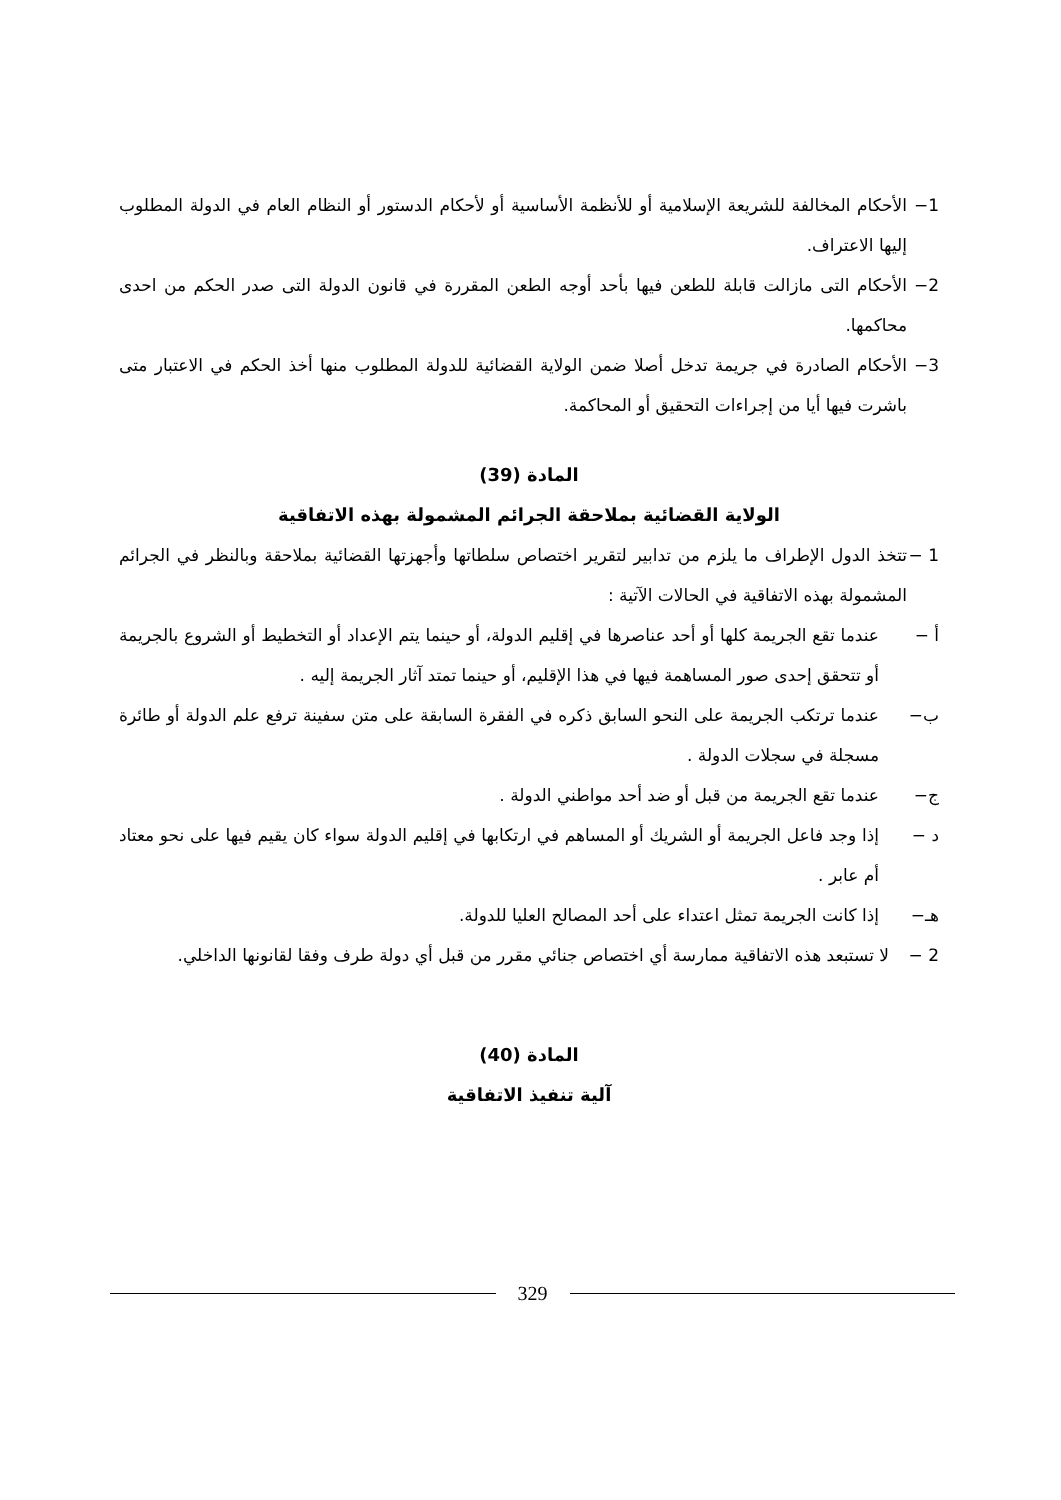1− الأحكام المخالفة للشريعة الإسلامية أو للأنظمة الأساسية أو لأحكام الدستور أو النظام العام في الدولة المطلوب إليها الاعتراف.
2− الأحكام التى مازالت قابلة للطعن فيها بأحد أوجه الطعن المقررة في قانون الدولة التى صدر الحكم من احدى محاكمها.
3− الأحكام الصادرة في جريمة تدخل أصلا ضمن الولاية القضائية للدولة المطلوب منها أخذ الحكم في الاعتبار متى باشرت فيها أيا من إجراءات التحقيق أو المحاكمة.
المادة (39)
الولاية القضائية بملاحقة الجرائم المشمولة بهذه الاتفاقية
1 − تتخذ الدول الإطراف ما يلزم من تدابير لتقرير اختصاص سلطاتها وأجهزتها القضائية بملاحقة وبالنظر في الجرائم المشمولة بهذه الاتفاقية في الحالات الآتية :
أ − عندما تقع الجريمة كلها أو أحد عناصرها في إقليم الدولة، أو حينما يتم الإعداد أو التخطيط أو الشروع بالجريمة أو تتحقق إحدى صور المساهمة فيها في هذا الإقليم، أو حينما تمتد آثار الجريمة إليه .
ب− عندما ترتكب الجريمة على النحو السابق ذكره في الفقرة السابقة على متن سفينة ترفع علم الدولة أو طائرة مسجلة في سجلات الدولة .
ج− عندما تقع الجريمة من قبل أو ضد أحد مواطني الدولة .
د − إذا وجد فاعل الجريمة أو الشريك أو المساهم في ارتكابها في إقليم الدولة سواء كان يقيم فيها على نحو معتاد أم عابر .
هـ− إذا كانت الجريمة تمثل اعتداء على أحد المصالح العليا للدولة.
2 − لا تستبعد هذه الاتفاقية ممارسة أي اختصاص جنائي مقرر من قبل أي دولة طرف وفقا لقانونها الداخلي.
المادة (40)
آلية تنفيذ الاتفاقية
329